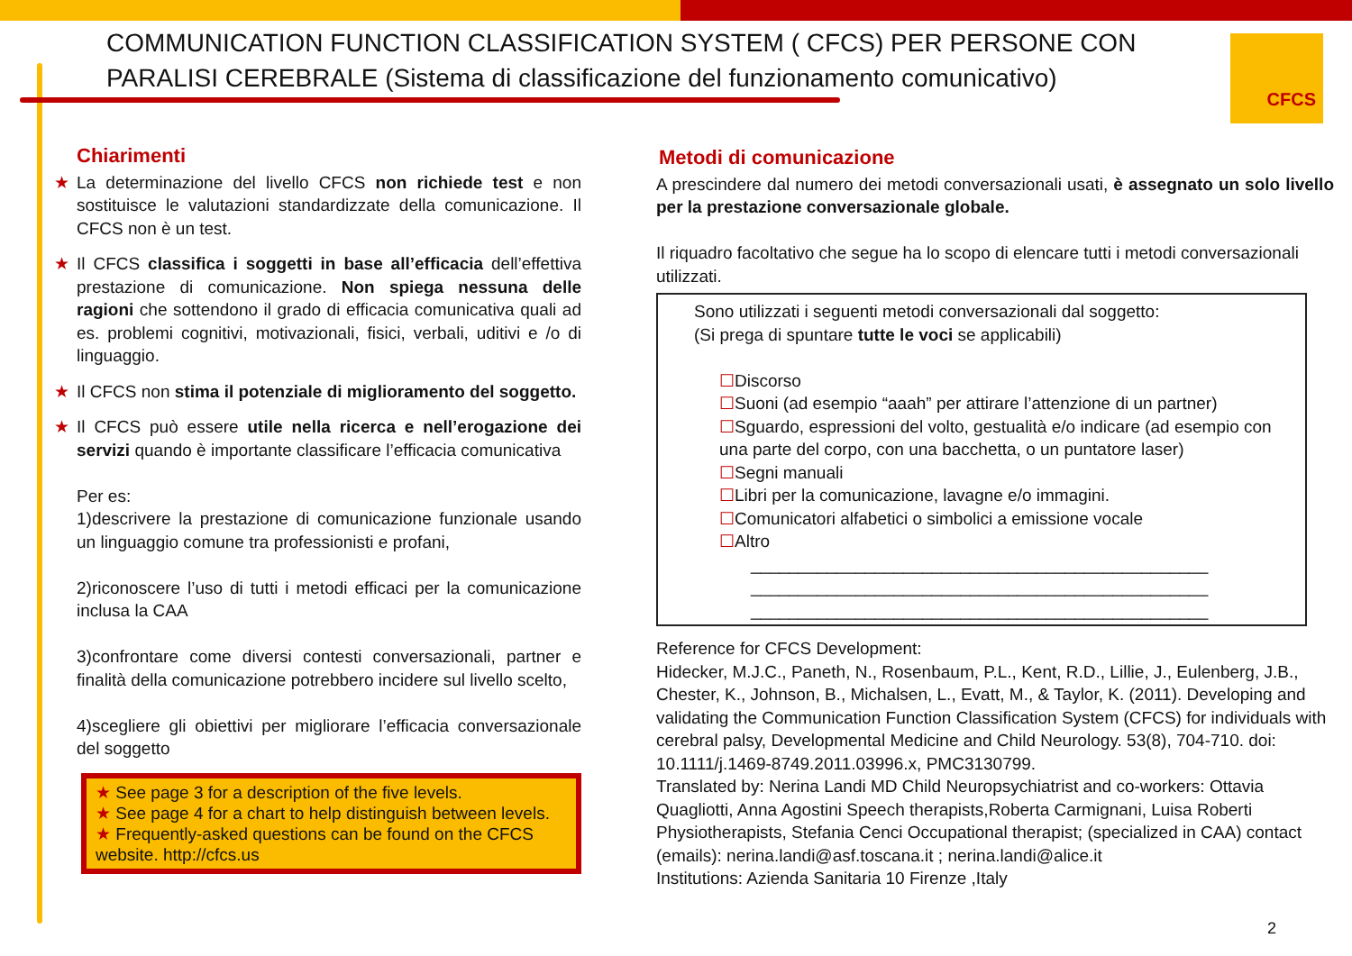COMMUNICATION FUNCTION CLASSIFICATION SYSTEM ( CFCS) PER PERSONE CON
PARALISI CEREBRALE (Sistema di classificazione del funzionamento comunicativo)
CFCS
Chiarimenti
★ La determinazione del livello CFCS non richiede test e non sostituisce le valutazioni standardizzate della comunicazione. Il CFCS non è un test.
★ Il CFCS classifica i soggetti in base all’efficacia dell’effettiva prestazione di comunicazione. Non spiega nessuna delle ragioni che sottendono il grado di efficacia comunicativa quali ad es. problemi cognitivi, motivazionali, fisici, verbali, uditivi e /o di linguaggio.
★ Il CFCS non stima il potenziale di miglioramento del soggetto.
★ Il CFCS può essere utile nella ricerca e nell’erogazione dei servizi quando è importante classificare l’efficacia comunicativa
Per es:
1)descrivere la prestazione di comunicazione funzionale usando un linguaggio comune tra professionisti e profani,
2)riconoscere l’uso di tutti i metodi efficaci per la comunicazione inclusa la CAA
3)confrontare come diversi contesti conversazionali, partner e finalità della comunicazione potrebbero incidere sul livello scelto,
4)scegliere gli obiettivi per migliorare l’efficacia conversazionale del soggetto
★ See page 3 for a description of the five levels.
★ See page 4 for a chart to help distinguish between levels.
★ Frequently-asked questions can be found on the CFCS website. http://cfcs.us
Metodi di comunicazione
A prescindere dal numero dei metodi conversazionali usati, è assegnato un solo livello per la prestazione conversazionale globale.
Il riquadro facoltativo che segue ha lo scopo di elencare tutti i metodi conversazionali utilizzati.
Sono utilizzati i seguenti metodi conversazionali dal soggetto:
(Si prega di spuntare tutte le voci se applicabili)
☐Discorso
☐Suoni (ad esempio “aaah” per attirare l’attenzione di un partner)
☐Sguardo, espressioni del volto, gestualità e/o indicare (ad esempio con una parte del corpo, con una bacchetta, o un puntatore laser)
☐Segni manuali
☐Libri per la comunicazione, lavagne e/o immagini.
☐Comunicatori alfabetici o simbolici a emissione vocale
☐Altro
________________________________________________
________________________________________________
________________________________________________
Reference for CFCS Development:
Hidecker, M.J.C., Paneth, N., Rosenbaum, P.L., Kent, R.D., Lillie, J., Eulenberg, J.B., Chester, K., Johnson, B., Michalsen, L., Evatt, M., & Taylor, K. (2011). Developing and validating the Communication Function Classification System (CFCS) for individuals with cerebral palsy, Developmental Medicine and Child Neurology. 53(8), 704-710. doi: 10.1111/j.1469-8749.2011.03996.x, PMC3130799.
Translated by: Nerina Landi MD Child Neuropsychiatrist and co-workers: Ottavia Quagliotti, Anna Agostini Speech therapists,Roberta Carmignani, Luisa Roberti Physiotherapists, Stefania Cenci Occupational therapist; (specialized in CAA) contact (emails): nerina.landi@asf.toscana.it ; nerina.landi@alice.it
Institutions: Azienda Sanitaria 10 Firenze ,Italy
2